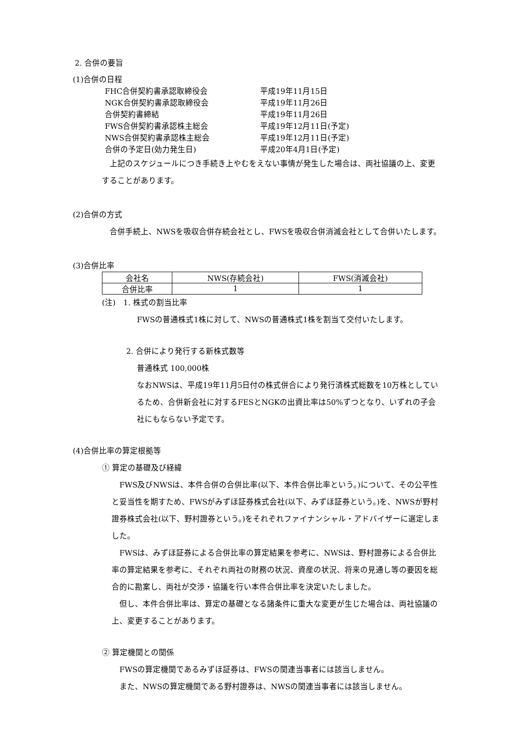2. 合併の要旨
(1)合併の日程
| FHC合併契約書承認取締役会 | 平成19年11月15日 |
| NGK合併契約書承認取締役会 | 平成19年11月26日 |
| 合併契約書締結 | 平成19年11月26日 |
| FWS合併契約書承認株主総会 | 平成19年12月11日(予定) |
| NWS合併契約書承認株主総会 | 平成19年12月11日(予定) |
| 合併の予定日(効力発生日) | 平成20年4月1日(予定) |
　上記のスケジュールにつき手続き上やむをえない事情が発生した場合は、両社協議の上、変更することがあります。
(2)合併の方式
　合併手続上、NWSを吸収合併存続会社とし、FWSを吸収合併消滅会社として合併いたします。
(3)合併比率
| 会社名 | NWS(存続会社) | FWS(消滅会社) |
| 合併比率 | 1 | 1 |
(注)　1. 株式の割当比率
FWSの普通株式1株に対して、NWSの普通株式1株を割当て交付いたします。
2. 合併により発行する新株式数等
普通株式 100,000株
なおNWSは、平成19年11月5日付の株式併合により発行済株式総数を10万株としているため、合併新会社に対するFESとNGKの出資比率は50%ずつとなり、いずれの子会社にもならない予定です。
(4)合併比率の算定根拠等
① 算定の基礎及び経緯
　FWS及びNWSは、本件合併の合併比率(以下、本件合併比率という。)について、その公平性と妥当性を期すため、FWSがみずほ証券株式会社(以下、みずほ証券という。)を、NWSが野村證券株式会社(以下、野村證券という。)をそれぞれファイナンシャル・アドバイザーに選定しました。
　FWSは、みずほ証券による合併比率の算定結果を参考に、NWSは、野村證券による合併比率の算定結果を参考に、それぞれ両社の財務の状況、資産の状況、将来の見通し等の要因を総合的に勘案し、両社が交渉・協議を行い本件合併比率を決定いたしました。
　但し、本件合併比率は、算定の基礎となる諸条件に重大な変更が生じた場合は、両社協議の上、変更することがあります。
② 算定機関との関係
　FWSの算定機関であるみずほ証券は、FWSの関連当事者には該当しません。
　また、NWSの算定機関である野村證券は、NWSの関連当事者には該当しません。